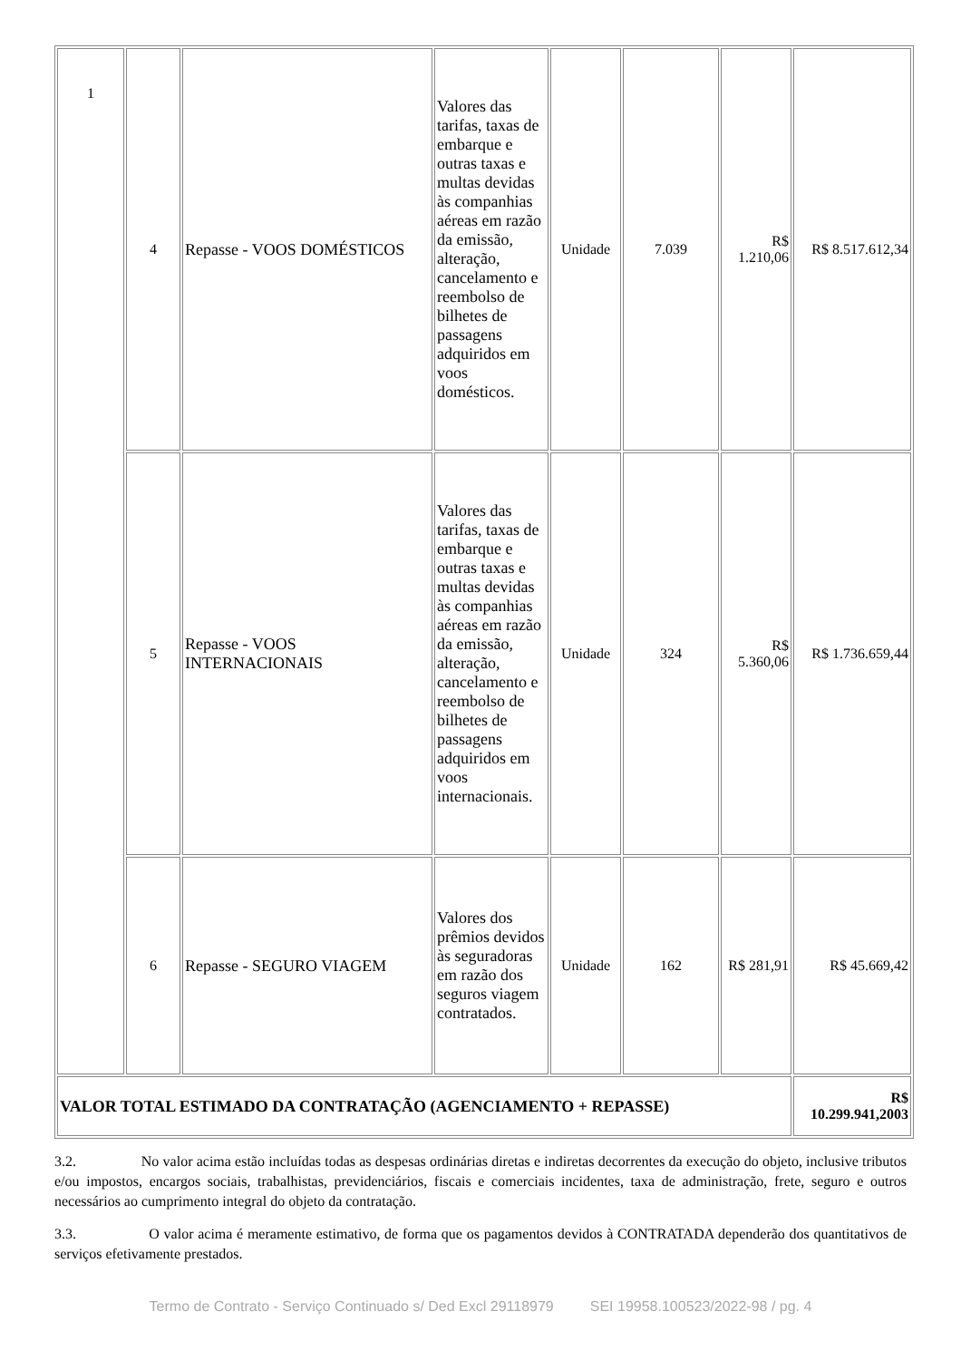| 1 | 4 | Repasse - VOOS DOMÉSTICOS | Valores das tarifas, taxas de embarque e outras taxas e multas devidas às companhias aéreas em razão da emissão, alteração, cancelamento e reembolso de bilhetes de passagens adquiridos em voos domésticos. | Unidade | 7.039 | R$ 1.210,06 | R$ 8.517.612,34 |
| | 5 | Repasse - VOOS INTERNACIONAIS | Valores das tarifas, taxas de embarque e outras taxas e multas devidas às companhias aéreas em razão da emissão, alteração, cancelamento e reembolso de bilhetes de passagens adquiridos em voos internacionais. | Unidade | 324 | R$ 5.360,06 | R$ 1.736.659,44 |
| | 6 | Repasse - SEGURO VIAGEM | Valores dos prêmios devidos às seguradoras em razão dos seguros viagem contratados. | Unidade | 162 | R$ 281,91 | R$ 45.669,42 |
| VALOR TOTAL ESTIMADO DA CONTRATAÇÃO (AGENCIAMENTO + REPASSE) | | | | | | | R$ 10.299.941,2003 |
3.2. No valor acima estão incluídas todas as despesas ordinárias diretas e indiretas decorrentes da execução do objeto, inclusive tributos e/ou impostos, encargos sociais, trabalhistas, previdenciários, fiscais e comerciais incidentes, taxa de administração, frete, seguro e outros necessários ao cumprimento integral do objeto da contratação.
3.3. O valor acima é meramente estimativo, de forma que os pagamentos devidos à CONTRATADA dependerão dos quantitativos de serviços efetivamente prestados.
Termo de Contrato - Serviço Continuado s/ Ded Excl 29118979 SEI 19958.100523/2022-98 / pg. 4